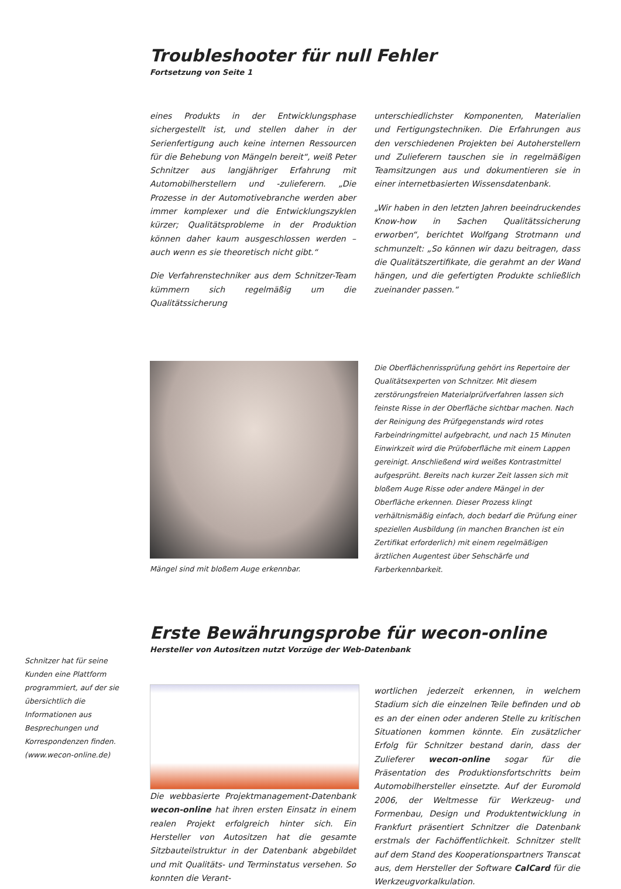Troubleshooter für null Fehler
Fortsetzung von Seite 1
eines Produkts in der Entwicklungsphase sichergestellt ist, und stellen daher in der Serienfertigung auch keine internen Ressourcen für die Behebung von Mängeln bereit“, weiß Peter Schnitzer aus langjähriger Erfahrung mit Automobilherstellern und -zulieferern. „Die Prozesse in der Automotivebranche werden aber immer komplexer und die Entwicklungszyklen kürzer; Qualitätsprobleme in der Produktion können daher kaum ausgeschlossen werden – auch wenn es sie theoretisch nicht gibt.“
Die Verfahrenstechniker aus dem Schnitzer-Team kümmern sich regelmäßig um die Qualitätssicherung
unterschiedlichster Komponenten, Materialien und Fertigungstechniken. Die Erfahrungen aus den verschiedenen Projekten bei Autoherstellern und Zulieferern tauschen sie in regelmäßigen Teamsitzungen aus und dokumentieren sie in einer internetbasierten Wissensdatenbank.
„Wir haben in den letzten Jahren beeindruckendes Know-how in Sachen Qualitätssicherung erworben“, berichtet Wolfgang Strotmann und schmunzelt: „So können wir dazu beitragen, dass die Qualitätszertifikate, die gerahmt an der Wand hängen, und die gefertigten Produkte schließlich zueinander passen.“
Mängel sind mit bloßem Auge erkennbar.
Die Oberflächenrissprüfung gehört ins Repertoire der Qualitätsexperten von Schnitzer. Mit diesem zerstörungsfreien Materialprüfverfahren lassen sich feinste Risse in der Oberfläche sichtbar machen. Nach der Reinigung des Prüfgegenstands wird rotes Farbeindringmittel aufgebracht, und nach 15 Minuten Einwirkzeit wird die Prüfoberfläche mit einem Lappen gereinigt. Anschließend wird weißes Kontrastmittel aufgesprüht. Bereits nach kurzer Zeit lassen sich mit bloßem Auge Risse oder andere Mängel in der Oberfläche erkennen. Dieser Prozess klingt verhältnismäßig einfach, doch bedarf die Prüfung einer speziellen Ausbildung (in manchen Branchen ist ein Zertifikat erforderlich) mit einem regelmäßigen ärztlichen Augentest über Sehschärfe und Farberkennbarkeit.
Erste Bewährungsprobe für wecon-online
Hersteller von Autositzen nutzt Vorzüge der Web-Datenbank
Die webbasierte Projektmanagement-Datenbank wecon-online hat ihren ersten Einsatz in einem realen Projekt erfolgreich hinter sich. Ein Hersteller von Autositzen hat die gesamte Sitzbauteilstruktur in der Datenbank abgebildet und mit Qualitäts- und Terminstatus versehen. So konnten die Verant-
wortlichen jederzeit erkennen, in welchem Stadium sich die einzelnen Teile befinden und ob es an der einen oder anderen Stelle zu kritischen Situationen kommen könnte. Ein zusätzlicher Erfolg für Schnitzer bestand darin, dass der Zulieferer wecon-online sogar für die Präsentation des Produktionsfortschritts beim Automobilhersteller einsetzte. Auf der Euromold 2006, der Weltmesse für Werkzeug- und Formenbau, Design und Produktentwicklung in Frankfurt präsentiert Schnitzer die Datenbank erstmals der Fachöffentlichkeit. Schnitzer stellt auf dem Stand des Kooperationspartners Transcat aus, dem Hersteller der Software CalCard für die Werkzeugvorkalkulation.
Schnitzer hat für seine Kunden eine Plattform programmiert, auf der sie übersichtlich die Informationen aus Besprechungen und Korrespondenzen finden. (www.wecon-online.de)